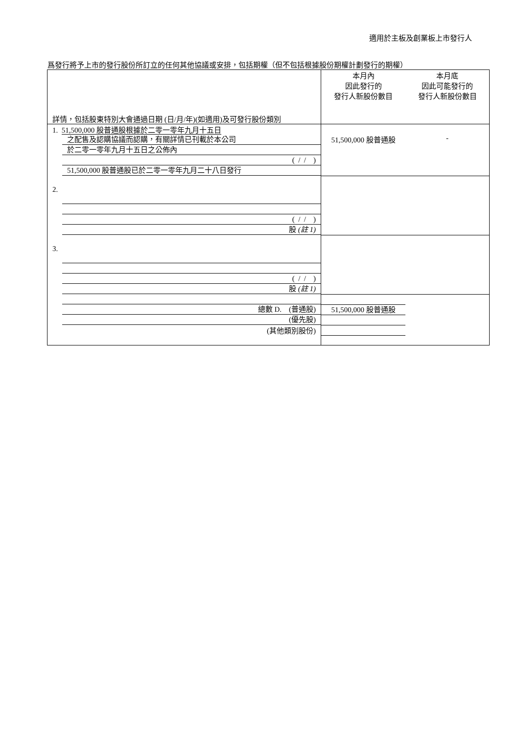適用於主板及創業板上市發行人
爲發行將予上市的發行股份所訂立的任何其他協議或安排，包括期權（但不包括根據股份期權計劃發行的期權）
| 詳情，包括股東特別大會通過日期 (日/月/年)(如適用)及可發行股份類別 | 本月內 因此發行的 發行人新股份數目 | 本月底 因此可能發行的 發行人新股份數目 |
| 1. 51,500,000 股普通股根據於二零一零年九月十五日 之配售及認購協議而認購，有關詳情已刊載於本公司 於二零一零年九月十五日之公佈內 ( / / ) 51,500,000 股普通股已於二零一零年九月二十八日發行 | 51,500,000 股普通股 | - |
| 2. ( / / ) 股 (註 1) | | |
| 3. ( / / ) 股 (註 1) | | |
| 總數 D. (普通股) (優先股) (其他類別股份) | 51,500,000 股普通股 | |